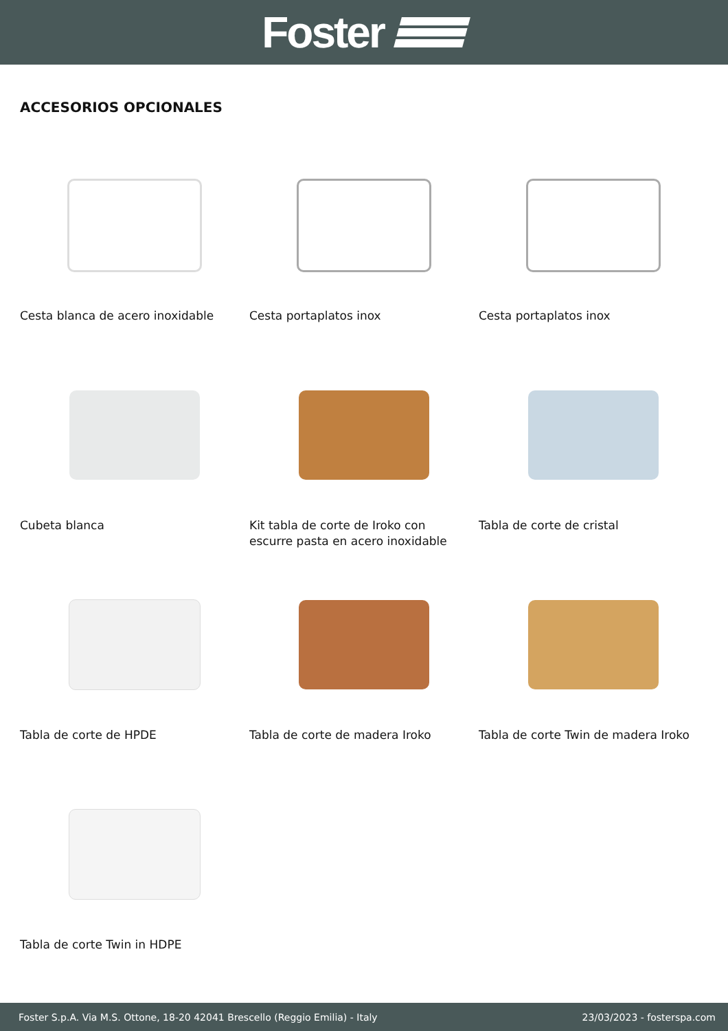Foster
ACCESORIOS OPCIONALES
Cesta blanca de acero inoxidable
Cesta portaplatos inox
Cesta portaplatos inox
Cubeta blanca
Kit tabla de corte de Iroko con escurre pasta en acero inoxidable
Tabla de corte de cristal
Tabla de corte de HPDE
Tabla de corte de madera Iroko
Tabla de corte Twin de madera Iroko
Tabla de corte Twin in HDPE
Foster S.p.A. Via M.S. Ottone, 18-20 42041 Brescello (Reggio Emilia) - Italy 23/03/2023 - fosterspa.com